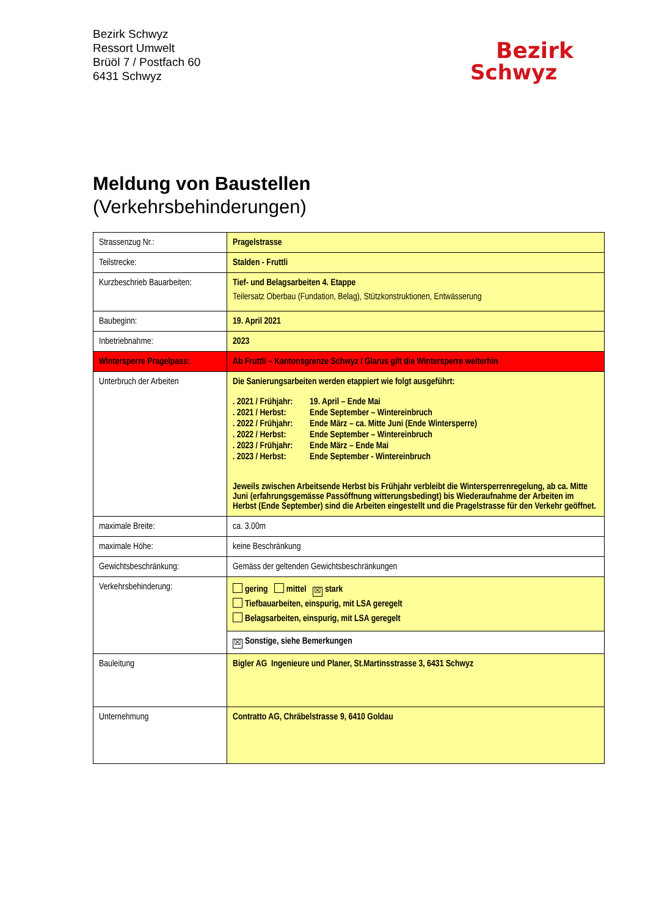Bezirk Schwyz
Ressort Umwelt
Brüöl 7 / Postfach 60
6431 Schwyz
Bezirk
Schwyz
Meldung von Baustellen
(Verkehrsbehinderungen)
| Strassenzug Nr.: | Pragelstrasse |
| Teilstrecke: | Stalden - Fruttli |
| Kurzbeschrieb Bauarbeiten: | Tief- und Belagsarbeiten 4. Etappe Teilersatz Oberbau (Fundation, Belag), Stützkonstruktionen, Entwässerung |
| Baubeginn: | 19. April 2021 |
| Inbetriebnahme: | 2023 |
| Wintersperre Pragelpass: | Ab Fruttli – Kantonsgrenze Schwyz / Glarus gilt die Wintersperre weiterhin |
| Unterbruch der Arbeiten | Die Sanierungsarbeiten werden etappiert wie folgt ausgeführt: / . 2021 / Frühjahr: / 19. April – Ende Mai / / . 2021 / Herbst: / Ende September – Wintereinbruch / / . 2022 / Frühjahr: / Ende März – ca. Mitte Juni (Ende Wintersperre) / / . 2022 / Herbst: / Ende September – Wintereinbruch / / . 2023 / Frühjahr: / Ende März – Ende Mai / / . 2023 / Herbst: / Ende September - Wintereinbruch / Jeweils zwischen Arbeitsende Herbst bis Frühjahr verbleibt die Wintersperrenregelung, ab ca. Mitte Juni (erfahrungsgemässe Passöffnung witterungsbedingt) bis Wiederaufnahme der Arbeiten im Herbst (Ende September) sind die Arbeiten eingestellt und die Pragelstrasse für den Verkehr geöffnet. |
| maximale Breite: | ca. 3.00m |
| maximale Höhe: | keine Beschränkung |
| Gewichtsbeschränkung: | Gemäss der geltenden Gewichtsbeschränkungen |
| Verkehrsbehinderung: | gering mittel ☒ stark Tiefbauarbeiten, einspurig, mit LSA geregelt Belagsarbeiten, einspurig, mit LSA geregelt |
| | ☒ Sonstige, siehe Bemerkungen |
| Bauleitung | Bigler AG Ingenieure und Planer, St.Martinsstrasse 3, 6431 Schwyz |
| Unternehmung | Contratto AG, Chräbelstrasse 9, 6410 Goldau |